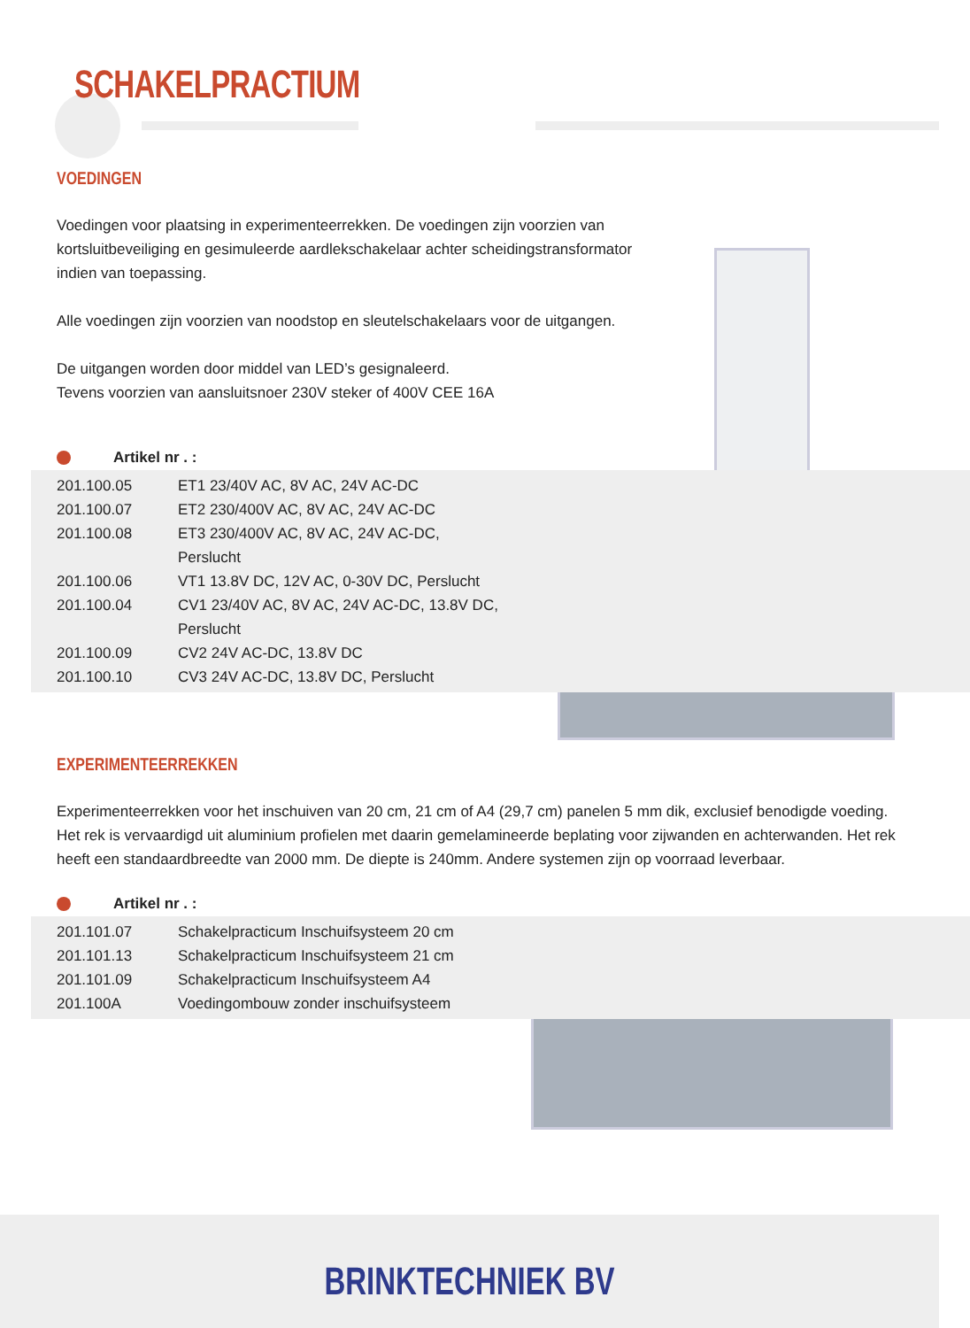SCHAKELPRACTIUM
VOEDINGEN
Voedingen voor plaatsing in experimenteerrekken. De voedingen zijn voorzien van
kortsluitbeveiliging en gesimuleerde aardlekschakelaar achter scheidingstransformator
indien van toepassing.
Alle voedingen zijn voorzien van noodstop en sleutelschakelaars voor de uitgangen.
De uitgangen worden door middel van LED’s gesignaleerd.
Tevens voorzien van aansluitsnoer 230V steker of 400V CEE 16A
Artikel nr . :
| 201.100.05 | ET1 23/40V AC, 8V AC, 24V AC-DC |
| 201.100.07 | ET2 230/400V AC, 8V AC, 24V AC-DC |
| 201.100.08 | ET3 230/400V AC, 8V AC, 24V AC-DC, Perslucht |
| 201.100.06 | VT1 13.8V DC, 12V AC, 0-30V DC, Perslucht |
| 201.100.04 | CV1 23/40V AC, 8V AC, 24V AC-DC, 13.8V DC, Perslucht |
| 201.100.09 | CV2 24V AC-DC, 13.8V DC |
| 201.100.10 | CV3 24V AC-DC, 13.8V DC, Perslucht |
EXPERIMENTEERREKKEN
Experimenteerrekken voor het inschuiven van 20 cm, 21 cm of A4 (29,7 cm) panelen 5 mm dik, exclusief benodigde voeding. Het rek is vervaardigd uit aluminium profielen met daarin gemelamineerde beplating voor zijwanden en achterwanden. Het rek heeft een standaardbreedte van 2000 mm. De diepte is 240mm. Andere systemen zijn op voorraad leverbaar.
Artikel nr . :
| 201.101.07 | Schakelpracticum Inschuifsysteem 20 cm |
| 201.101.13 | Schakelpracticum Inschuifsysteem 21 cm |
| 201.101.09 | Schakelpracticum Inschuifsysteem A4 |
| 201.100A | Voedingombouw zonder inschuifsysteem |
BRINKTECHNIEK BV